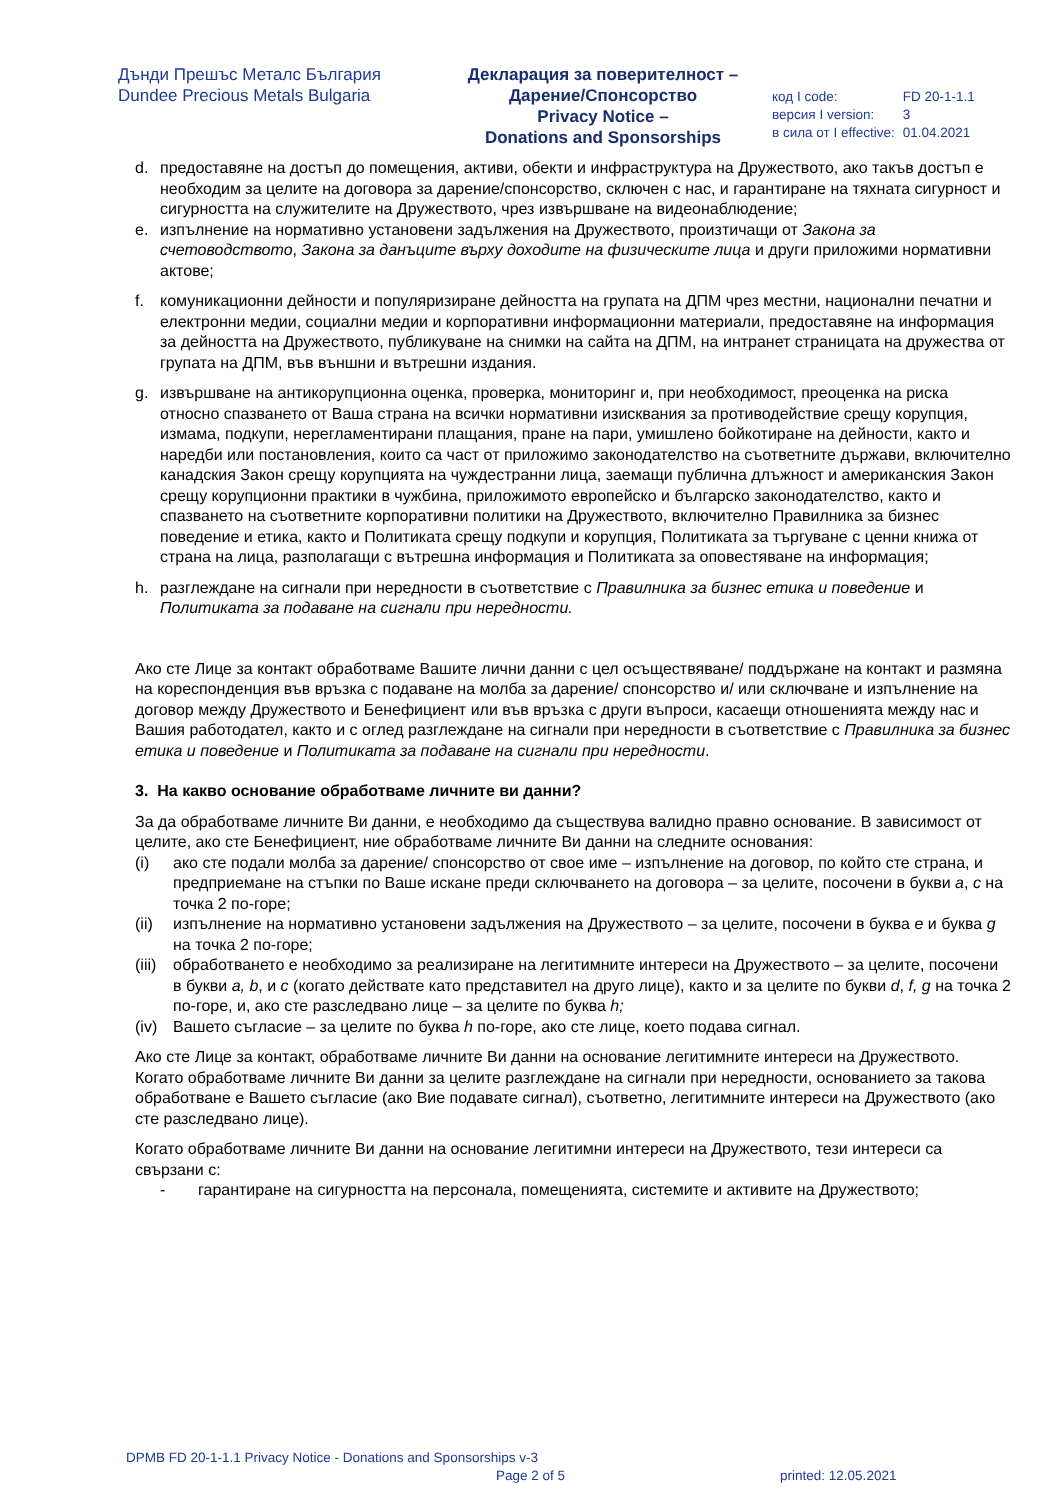Дънди Прешъс Металс България
Dundee Precious Metals Bulgaria
Декларация за поверителност –
Дарение/Спонсорство
Privacy Notice –
Donations and Sponsorships
| код I code: | FD 20-1-1.1 |
| версия I version: | 3 |
| в сила от I effective: | 01.04.2021 |
d. предоставяне на достъп до помещения, активи, обекти и инфраструктура на Дружеството, ако такъв достъп е необходим за целите на договора за дарение/спонсорство, сключен с нас, и гарантиране на тяхната сигурност и сигурността на служителите на Дружеството, чрез извършване на видеонаблюдение;
e. изпълнение на нормативно установени задължения на Дружеството, произтичащи от Закона за счетоводството, Закона за данъците върху доходите на физическите лица и други приложими нормативни актове;
f. комуникационни дейности и популяризиране дейността на групата на ДПМ чрез местни, национални печатни и електронни медии, социални медии и корпоративни информационни материали, предоставяне на информация за дейността на Дружеството, публикуване на снимки на сайта на ДПМ, на интранет страницата на дружества от групата на ДПМ, във външни и вътрешни издания.
g. извършване на антикорупционна оценка, проверка, мониторинг и, при необходимост, преоценка на риска относно спазването от Ваша страна на всички нормативни изисквания за противодействие срещу корупция, измама, подкупи, нерегламентирани плащания, пране на пари, умишлено бойкотиране на дейности, както и наредби или постановления, които са част от приложимо законодателство на съответните държави, включително канадския Закон срещу корупцията на чуждестранни лица, заемащи публична длъжност и американския Закон срещу корупционни практики в чужбина, приложимото европейско и българско законодателство, както и спазването на съответните корпоративни политики на Дружеството, включително Правилника за бизнес поведение и етика, както и Политиката срещу подкупи и корупция, Политиката за търгуване с ценни книжа от страна на лица, разполагащи с вътрешна информация и Политиката за оповестяване на информация;
h. разглеждане на сигнали при нередности в съответствие с Правилника за бизнес етика и поведение и Политиката за подаване на сигнали при нередности.
Ако сте Лице за контакт обработваме Вашите лични данни с цел осъществяване/ поддържане на контакт и размяна на кореспонденция във връзка с подаване на молба за дарение/ спонсорство и/ или сключване и изпълнение на договор между Дружеството и Бенефициент или във връзка с други въпроси, касаещи отношенията между нас и Вашия работодател, както и с оглед разглеждане на сигнали при нередности в съответствие с Правилника за бизнес етика и поведение и Политиката за подаване на сигнали при нередности.
3. На какво основание обработваме личните ви данни?
За да обработваме личните Ви данни, е необходимо да съществува валидно правно основание. В зависимост от целите, ако сте Бенефициент, ние обработваме личните Ви данни на следните основания:
(i) ако сте подали молба за дарение/ спонсорство от свое име – изпълнение на договор, по който сте страна, и предприемане на стъпки по Ваше искане преди сключването на договора – за целите, посочени в букви a, c на точка 2 по-горе;
(ii) изпълнение на нормативно установени задължения на Дружеството – за целите, посочени в буква e и буква g на точка 2 по-горе;
(iii) обработването е необходимо за реализиране на легитимните интереси на Дружеството – за целите, посочени в букви a, b, и c (когато действате като представител на друго лице), както и за целите по букви d, f, g на точка 2 по-горе, и, ако сте разследвано лице – за целите по буква h;
(iv) Вашето съгласие – за целите по буква h по-горе, ако сте лице, което подава сигнал.
Ако сте Лице за контакт, обработваме личните Ви данни на основание легитимните интереси на Дружеството. Когато обработваме личните Ви данни за целите разглеждане на сигнали при нередности, основанието за такова обработване е Вашето съгласие (ако Вие подавате сигнал), съответно, легитимните интереси на Дружеството (ако сте разследвано лице).
Когато обработваме личните Ви данни на основание легитимни интереси на Дружеството, тези интереси са свързани с:
- гарантиране на сигурността на персонала, помещенията, системите и активите на Дружеството;
DPMB FD 20-1-1.1 Privacy Notice - Donations and Sponsorships v-3
Page 2 of 5 printed: 12.05.2021